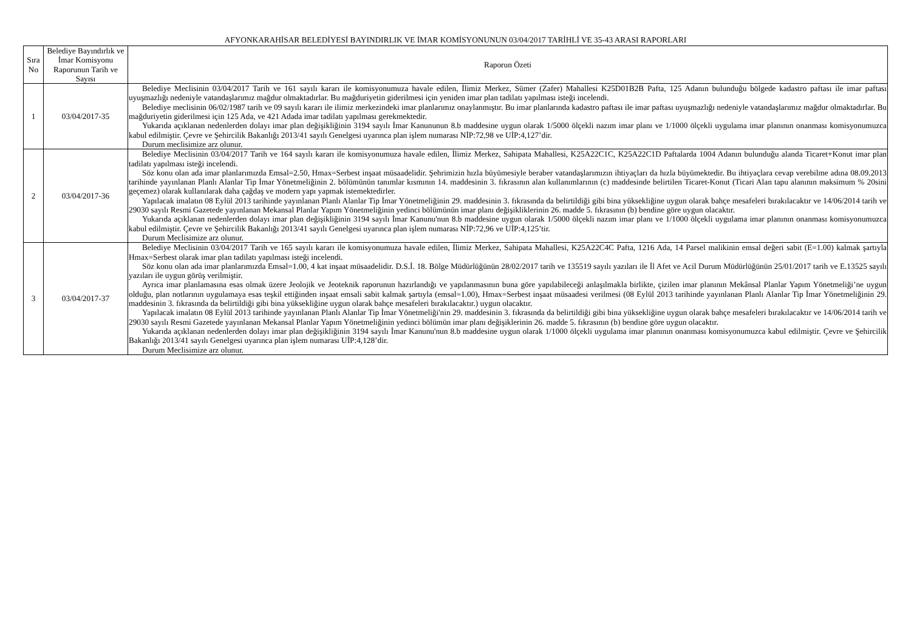AFYONKARAHİSAR BELEDİYESİ BAYINDIRLIK VE İMAR KOMİSYONUNUN 03/04/2017 TARİHLİ VE 35-43 ARASI RAPORLARI
| Sıra No | Belediye Bayındırlık ve İmar Komisyonu Raporunun Tarih ve Sayısı | Raporun Özeti |
| --- | --- | --- |
| 1 | 03/04/2017-35 | Belediye Meclisinin 03/04/2017 Tarih ve 161 sayılı kararı ile komisyonumuza havale edilen, İlimiz Merkez, Sümer (Zafer) Mahallesi K25D01B2B Pafta, 125 Adanın bulunduğu bölgede kadastro paftası ile imar paftası uyuşmazlığı nedeniyle vatandaşlarımız mağdur olmaktadırlar. Bu mağduriyetin giderilmesi için yeniden imar plan tadilatı yapılması isteği incelendi. Belediye meclisinin 06/02/1987 tarih ve 09 sayılı kararı ile ilimiz merkezindeki imar planlarımız onaylanmıştır. Bu imar planlarında kadastro paftası ile imar paftası uyuşmazlığı nedeniyle vatandaşlarımız mağdur olmaktadırlar. Bu mağduriyetin giderilmesi için 125 Ada, ve 421 Adada imar tadilatı yapılması gerekmektedir. Yukarıda açıklanan nedenlerden dolayı imar plan değişikliğinin 3194 sayılı İmar Kanununun 8.b maddesine uygun olarak 1/5000 ölçekli nazım imar planı ve 1/1000 ölçekli uygulama imar planının onanması komisyonumuzca kabul edilmiştir. Çevre ve Şehircilik Bakanlığı 2013/41 sayılı Genelgesi uyarınca plan işlem numarası NİP:72,98 ve UİP:4,127’dir. Durum meclisimize arz olunur. |
| 2 | 03/04/2017-36 | Belediye Meclisinin 03/04/2017 Tarih ve 164 sayılı kararı ile komisyonumuza havale edilen, İlimiz Merkez, Sahipata Mahallesi, K25A22C1C, K25A22C1D Paftalarda 1004 Adanın bulunduğu alanda Ticaret+Konut imar plan tadilatı yapılması isteği incelendi. Söz konu olan ada imar planlarımızda Emsal=2.50, Hmax=Serbest inşaat müsaadelidir. Şehrimizin hızla büyümesiyle beraber vatandaşlarımızın ihtiyaçları da hızla büyümektedir. Bu ihtiyaçlara cevap verebilme adına 08.09.2013 tarihinde yayınlanan Planlı Alanlar Tip İmar Yönetmeliğinin 2. bölümünün tanımlar kısmının 14. maddesinin 3. fıkrasının alan kullanımlarının (c) maddesinde belirtilen Ticaret-Konut (Ticari Alan tapu alanının maksimum % 20sini geçemez) olarak kullanılarak daha çağdaş ve modern yapı yapmak istemektedirler. Yapılacak imalatın 08 Eylül 2013 tarihinde yayınlanan Planlı Alanlar Tip İmar Yönetmeliğinin 29. maddesinin 3. fıkrasında da belirtildiği gibi bina yüksekliğine uygun olarak bahçe mesafeleri bırakılacaktır ve 14/06/2014 tarih ve 29030 sayılı Resmi Gazetede yayınlanan Mekansal Planlar Yapım Yönetmeliğinin yedinci bölümünün imar planı değişikliklerinin 26. madde 5. fıkrasının (b) bendine göre uygun olacaktır. Yukarıda açıklanan nedenlerden dolayı imar plan değişikliğinin 3194 sayılı İmar Kanunu'nun 8.b maddesine uygun olarak 1/5000 ölçekli nazım imar planı ve 1/1000 ölçekli uygulama imar planının onanması komisyonumuzca kabul edilmiştir. Çevre ve Şehircilik Bakanlığı 2013/41 sayılı Genelgesi uyarınca plan işlem numarası NİP:72,96 ve UİP:4,125’tir. Durum Meclisimize arz olunur. |
| 3 | 03/04/2017-37 | Belediye Meclisinin 03/04/2017 Tarih ve 165 sayılı kararı ile komisyonumuza havale edilen, İlimiz Merkez, Sahipata Mahallesi, K25A22C4C Pafta, 1216 Ada, 14 Parsel malikinin emsal değeri sabit (E=1.00) kalmak şartıyla Hmax=Serbest olarak imar plan tadilatı yapılması isteği incelendi. Söz konu olan ada imar planlarımızda Emsal=1.00, 4 kat inşaat müsaadelidir. D.S.İ. 18. Bölge Müdürlüğünün 28/02/2017 tarih ve 135519 sayılı yazıları ile İl Afet ve Acil Durum Müdürlüğünün 25/01/2017 tarih ve E.13525 sayılı yazıları ile uygun görüş verilmiştir. Ayrıca imar planlamasına esas olmak üzere Jeolojik ve Jeoteknik raporunun hazırlandığı ve yapılanmasının buna göre yapılabileceği anlaşılmakla birlikte, çizilen imar planının Mekânsal Planlar Yapım Yönetmeliği’ne uygun olduğu, plan notlarının uygulamaya esas teşkil ettiğinden inşaat emsali sabit kalmak şartıyla (emsal=1.00), Hmax=Serbest inşaat müsaadesi verilmesi (08 Eylül 2013 tarihinde yayınlanan Planlı Alanlar Tip İmar Yönetmeliğinin 29. maddesinin 3. fıkrasında da belirtildiği gibi bina yüksekliğine uygun olarak bahçe mesafeleri bırakılacaktır.) uygun olacaktır. Yapılacak imalatın 08 Eylül 2013 tarihinde yayınlanan Planlı Alanlar Tip İmar Yönetmeliği'nin 29. maddesinin 3. fıkrasında da belirtildiği gibi bina yüksekliğine uygun olarak bahçe mesafeleri bırakılacaktır ve 14/06/2014 tarih ve 29030 sayılı Resmi Gazetede yayınlanan Mekansal Planlar Yapım Yönetmeliğinin yedinci bölümün imar planı değişiklerinin 26. madde 5. fıkrasının (b) bendine göre uygun olacaktır. Yukarıda açıklanan nedenlerden dolayı imar plan değişikliğinin 3194 sayılı İmar Kanunu'nun 8.b maddesine uygun olarak 1/1000 ölçekli uygulama imar planının onanması komisyonumuzca kabul edilmiştir. Çevre ve Şehircilik Bakanlığı 2013/41 sayılı Genelgesi uyarınca plan işlem numarası UİP:4,128’dir. Durum Meclisimize arz olunur. |